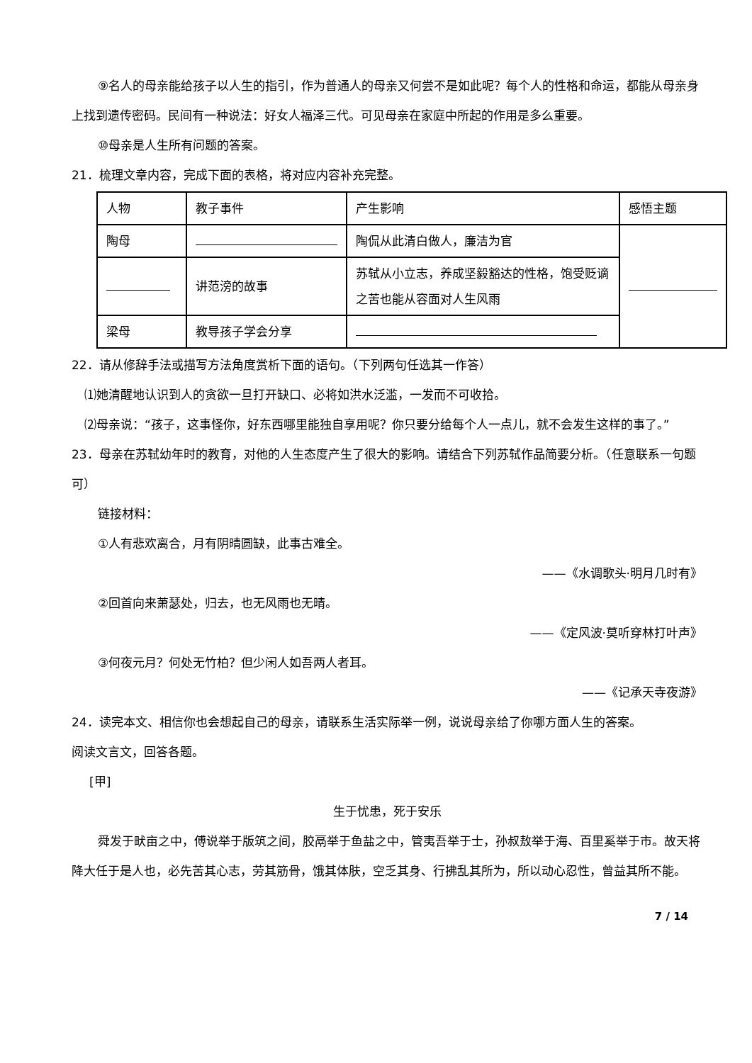⑨名人的母亲能给孩子以人生的指引，作为普通人的母亲又何尝不是如此呢？每个人的性格和命运，都能从母亲身上找到遗传密码。民间有一种说法：好女人福泽三代。可见母亲在家庭中所起的作用是多么重要。
⑩母亲是人生所有问题的答案。
21．梳理文章内容，完成下面的表格，将对应内容补充完整。
| 人物 | 教子事件 | 产生影响 | 感悟主题 |
| 陶母 | | 陶侃从此清白做人，廉洁为官 | |
| | 讲范滂的故事 | 苏轼从小立志，养成坚毅豁达的性格，饱受贬谪之苦也能从容面对人生风雨 | |
| 梁母 | 教导孩子学会分享 | | |
22．请从修辞手法或描写方法角度赏析下面的语句。（下列两句任选其一作答）
⑴她清醒地认识到人的贪欲一旦打开缺口、必将如洪水泛滥，一发而不可收拾。
⑵母亲说：“孩子，这事怪你，好东西哪里能独自享用呢？你只要分给每个人一点儿，就不会发生这样的事了。”
23．母亲在苏轼幼年时的教育，对他的人生态度产生了很大的影响。请结合下列苏轼作品简要分析。（任意联系一句题可）
链接材料：
①人有悲欢离合，月有阴晴圆缺，此事古难全。
——《水调歌头·明月几时有》
②回首向来萧瑟处，归去，也无风雨也无晴。
——《定风波·莫听穿林打叶声》
③何夜元月？何处无竹柏？但少闲人如吾两人者耳。
——《记承天寺夜游》
24．读完本文、相信你也会想起自己的母亲，请联系生活实际举一例，说说母亲给了你哪方面人生的答案。
阅读文言文，回答各题。
[甲]
生于忧患，死于安乐
舜发于畎亩之中，傅说举于版筑之间，胶鬲举于鱼盐之中，管夷吾举于士，孙叔敖举于海、百里奚举于市。故天将降大任于是人也，必先苦其心志，劳其筋骨，饿其体肤，空乏其身、行拂乱其所为，所以动心忍性，曾益其所不能。
7 / 14